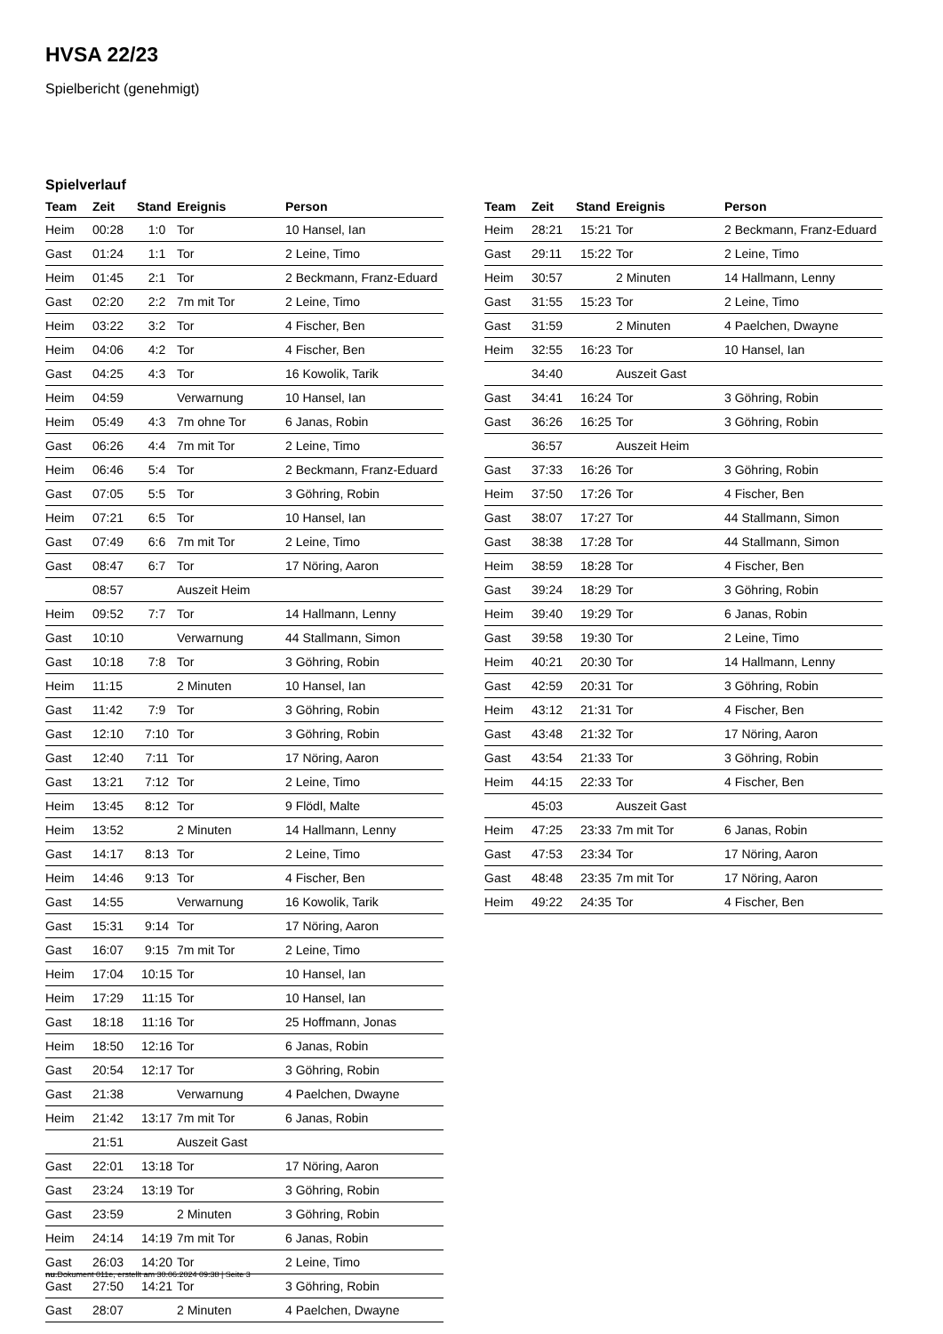HVSA 22/23
Spielbericht (genehmigt)
Spielverlauf
| Team | Zeit | Stand | Ereignis | Person |
| --- | --- | --- | --- | --- |
| Heim | 00:28 | 1:0 | Tor | 10 Hansel, Ian |
| Gast | 01:24 | 1:1 | Tor | 2 Leine, Timo |
| Heim | 01:45 | 2:1 | Tor | 2 Beckmann, Franz-Eduard |
| Gast | 02:20 | 2:2 | 7m mit Tor | 2 Leine, Timo |
| Heim | 03:22 | 3:2 | Tor | 4 Fischer, Ben |
| Heim | 04:06 | 4:2 | Tor | 4 Fischer, Ben |
| Gast | 04:25 | 4:3 | Tor | 16 Kowolik, Tarik |
| Heim | 04:59 | | Verwarnung | 10 Hansel, Ian |
| Heim | 05:49 | 4:3 | 7m ohne Tor | 6 Janas, Robin |
| Gast | 06:26 | 4:4 | 7m mit Tor | 2 Leine, Timo |
| Heim | 06:46 | 5:4 | Tor | 2 Beckmann, Franz-Eduard |
| Gast | 07:05 | 5:5 | Tor | 3 Göhring, Robin |
| Heim | 07:21 | 6:5 | Tor | 10 Hansel, Ian |
| Gast | 07:49 | 6:6 | 7m mit Tor | 2 Leine, Timo |
| Gast | 08:47 | 6:7 | Tor | 17 Nöring, Aaron |
| | 08:57 | | Auszeit Heim | |
| Heim | 09:52 | 7:7 | Tor | 14 Hallmann, Lenny |
| Gast | 10:10 | | Verwarnung | 44 Stallmann, Simon |
| Gast | 10:18 | 7:8 | Tor | 3 Göhring, Robin |
| Heim | 11:15 | | 2 Minuten | 10 Hansel, Ian |
| Gast | 11:42 | 7:9 | Tor | 3 Göhring, Robin |
| Gast | 12:10 | 7:10 | Tor | 3 Göhring, Robin |
| Gast | 12:40 | 7:11 | Tor | 17 Nöring, Aaron |
| Gast | 13:21 | 7:12 | Tor | 2 Leine, Timo |
| Heim | 13:45 | 8:12 | Tor | 9 Flödl, Malte |
| Heim | 13:52 | | 2 Minuten | 14 Hallmann, Lenny |
| Gast | 14:17 | 8:13 | Tor | 2 Leine, Timo |
| Heim | 14:46 | 9:13 | Tor | 4 Fischer, Ben |
| Gast | 14:55 | | Verwarnung | 16 Kowolik, Tarik |
| Gast | 15:31 | 9:14 | Tor | 17 Nöring, Aaron |
| Gast | 16:07 | 9:15 | 7m mit Tor | 2 Leine, Timo |
| Heim | 17:04 | 10:15 | Tor | 10 Hansel, Ian |
| Heim | 17:29 | 11:15 | Tor | 10 Hansel, Ian |
| Gast | 18:18 | 11:16 | Tor | 25 Hoffmann, Jonas |
| Heim | 18:50 | 12:16 | Tor | 6 Janas, Robin |
| Gast | 20:54 | 12:17 | Tor | 3 Göhring, Robin |
| Gast | 21:38 | | Verwarnung | 4 Paelchen, Dwayne |
| Heim | 21:42 | 13:17 | 7m mit Tor | 6 Janas, Robin |
| | 21:51 | | Auszeit Gast | |
| Gast | 22:01 | 13:18 | Tor | 17 Nöring, Aaron |
| Gast | 23:24 | 13:19 | Tor | 3 Göhring, Robin |
| Gast | 23:59 | | 2 Minuten | 3 Göhring, Robin |
| Heim | 24:14 | 14:19 | 7m mit Tor | 6 Janas, Robin |
| Gast | 26:03 | 14:20 | Tor | 2 Leine, Timo |
| Gast | 27:50 | 14:21 | Tor | 3 Göhring, Robin |
| Gast | 28:07 | | 2 Minuten | 4 Paelchen, Dwayne |
| Team | Zeit | Stand | Ereignis | Person |
| --- | --- | --- | --- | --- |
| Heim | 28:21 | 15:21 | Tor | 2 Beckmann, Franz-Eduard |
| Gast | 29:11 | 15:22 | Tor | 2 Leine, Timo |
| Heim | 30:57 | | 2 Minuten | 14 Hallmann, Lenny |
| Gast | 31:55 | 15:23 | Tor | 2 Leine, Timo |
| Gast | 31:59 | | 2 Minuten | 4 Paelchen, Dwayne |
| Heim | 32:55 | 16:23 | Tor | 10 Hansel, Ian |
| | 34:40 | | Auszeit Gast | |
| Gast | 34:41 | 16:24 | Tor | 3 Göhring, Robin |
| Gast | 36:26 | 16:25 | Tor | 3 Göhring, Robin |
| | 36:57 | | Auszeit Heim | |
| Gast | 37:33 | 16:26 | Tor | 3 Göhring, Robin |
| Heim | 37:50 | 17:26 | Tor | 4 Fischer, Ben |
| Gast | 38:07 | 17:27 | Tor | 44 Stallmann, Simon |
| Gast | 38:38 | 17:28 | Tor | 44 Stallmann, Simon |
| Heim | 38:59 | 18:28 | Tor | 4 Fischer, Ben |
| Gast | 39:24 | 18:29 | Tor | 3 Göhring, Robin |
| Heim | 39:40 | 19:29 | Tor | 6 Janas, Robin |
| Gast | 39:58 | 19:30 | Tor | 2 Leine, Timo |
| Heim | 40:21 | 20:30 | Tor | 14 Hallmann, Lenny |
| Gast | 42:59 | 20:31 | Tor | 3 Göhring, Robin |
| Heim | 43:12 | 21:31 | Tor | 4 Fischer, Ben |
| Gast | 43:48 | 21:32 | Tor | 17 Nöring, Aaron |
| Gast | 43:54 | 21:33 | Tor | 3 Göhring, Robin |
| Heim | 44:15 | 22:33 | Tor | 4 Fischer, Ben |
| | 45:03 | | Auszeit Gast | |
| Heim | 47:25 | 23:33 | 7m mit Tor | 6 Janas, Robin |
| Gast | 47:53 | 23:34 | Tor | 17 Nöring, Aaron |
| Gast | 48:48 | 23:35 | 7m mit Tor | 17 Nöring, Aaron |
| Heim | 49:22 | 24:35 | Tor | 4 Fischer, Ben |
nu.Dokument 011e, erstellt am 30.06.2024 09:38 | Seite 3